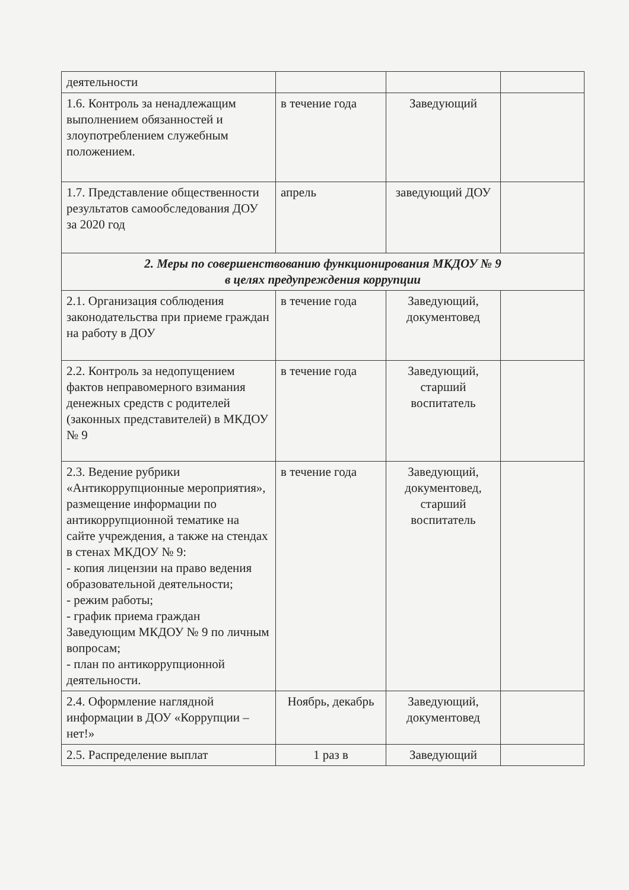| деятельности | | | |
| 1.6. Контроль за ненадлежащим выполнением обязанностей и злоупотреблением служебным положением. | в течение года | Заведующий | |
| 1.7. Представление общественности результатов самообследования ДОУ за 2020 год | апрель | заведующий ДОУ | |
| 2. Меры по совершенствованию функционирования МКДОУ № 9 в целях предупреждения коррупции | | | |
| 2.1. Организация соблюдения законодательства при приеме граждан на работу в ДОУ | в течение года | Заведующий, документовед | |
| 2.2. Контроль за недопущением фактов неправомерного взимания денежных средств с родителей (законных представителей) в МКДОУ № 9 | в течение года | Заведующий, старший воспитатель | |
| 2.3. Ведение рубрики «Антикоррупционные мероприятия», размещение информации по антикоррупционной тематике на сайте учреждения, а также на стендах в стенах МКДОУ № 9: - копия лицензии на право ведения образовательной деятельности; - режим работы; - график приема граждан Заведующим МКДОУ № 9 по личным вопросам; - план по антикоррупционной деятельности. | в течение года | Заведующий, документовед, старший воспитатель | |
| 2.4. Оформление наглядной информации в ДОУ «Коррупции – нет!» | Ноябрь, декабрь | Заведующий, документовед | |
| 2.5. Распределение выплат | 1 раз в | Заведующий | |